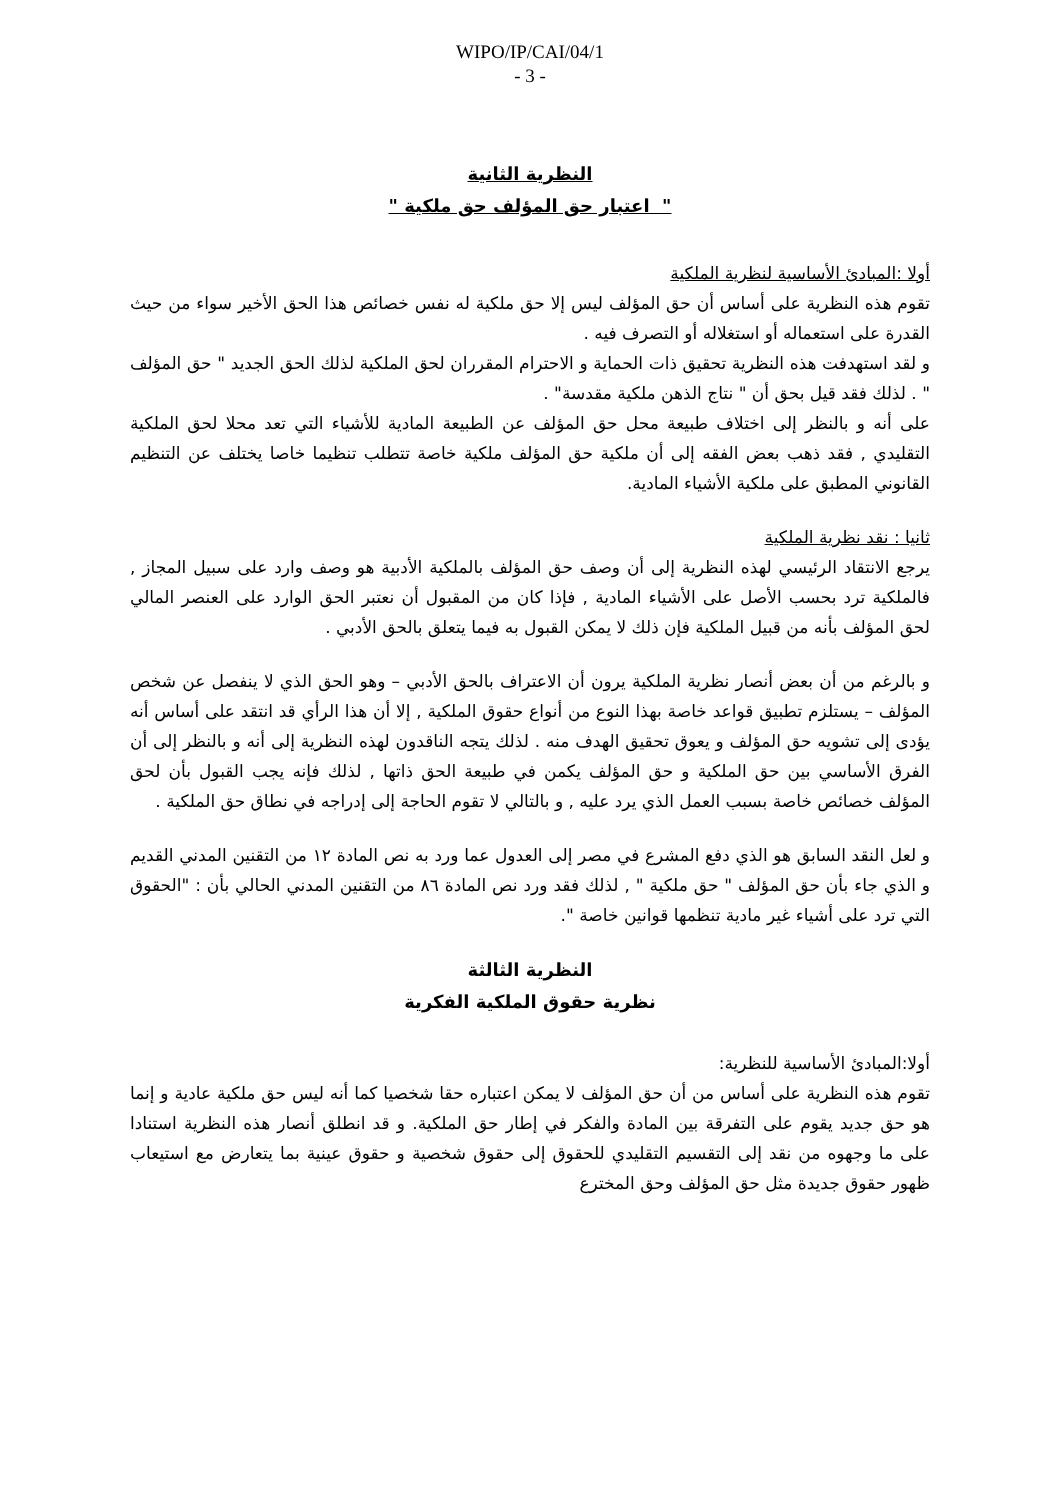WIPO/IP/CAI/04/1
- 3 -
النظرية الثانية
" اعتبار حق المؤلف حق ملكية "
أولا :المبادئ الأساسية لنظرية الملكية
تقوم هذه النظرية على أساس أن حق المؤلف ليس إلا حق ملكية له نفس خصائص هذا الحق الأخير سواء من حيث القدرة على استعماله أو استغلاله أو التصرف فيه .
و لقد استهدفت هذه النظرية تحقيق ذات الحماية و الاحترام المقرران لحق الملكية لذلك الحق الجديد " حق المؤلف " . لذلك فقد قيل بحق أن " نتاج الذهن ملكية مقدسة" .
على أنه و بالنظر إلى اختلاف طبيعة محل حق المؤلف عن الطبيعة المادية للأشياء التي تعد محلا لحق الملكية التقليدي , فقد ذهب بعض الفقه إلى أن ملكية حق المؤلف ملكية خاصة تتطلب تنظيما خاصا يختلف عن التنظيم القانوني المطبق على ملكية الأشياء المادية.
ثانيا : نقد نظرية الملكية
يرجع الانتقاد الرئيسي لهذه النظرية إلى أن وصف حق المؤلف بالملكية الأدبية هو وصف وارد على سبيل المجاز , فالملكية ترد بحسب الأصل على الأشياء المادية , فإذا كان من المقبول أن نعتبر الحق الوارد على العنصر المالي لحق المؤلف بأنه من قبيل الملكية فإن ذلك لا يمكن القبول به فيما يتعلق بالحق الأدبي .
و بالرغم من أن بعض أنصار نظرية الملكية يرون أن الاعتراف بالحق الأدبي – وهو الحق الذي لا ينفصل عن شخص المؤلف – يستلزم تطبيق قواعد خاصة بهذا النوع من أنواع حقوق الملكية , إلا أن هذا الرأي قد انتقد على أساس أنه يؤدى إلى تشويه حق المؤلف و يعوق تحقيق الهدف منه . لذلك يتجه الناقدون لهذه النظرية إلى أنه و بالنظر إلى أن الفرق الأساسي بين حق الملكية و حق المؤلف يكمن في طبيعة الحق ذاتها , لذلك فإنه يجب القبول بأن لحق المؤلف خصائص خاصة بسبب العمل الذي يرد عليه , و بالتالي لا تقوم الحاجة إلى إدراجه في نطاق حق الملكية .
و لعل النقد السابق هو الذي دفع المشرع في مصر إلى العدول عما ورد به نص المادة ١٢ من التقنين المدني القديم و الذي جاء بأن حق المؤلف " حق ملكية " , لذلك فقد ورد نص المادة ٨٦ من التقنين المدني الحالي بأن : "الحقوق التي ترد على أشياء غير مادية تنظمها قوانين خاصة ".
النظرية الثالثة
نظرية حقوق الملكية الفكرية
أولا:المبادئ الأساسية للنظرية:
تقوم هذه النظرية على أساس من أن حق المؤلف لا يمكن اعتباره حقا شخصيا كما أنه ليس حق ملكية عادية و إنما هو حق جديد يقوم على التفرقة بين المادة والفكر في إطار حق الملكية. و قد انطلق أنصار هذه النظرية استنادا على ما وجهوه من نقد إلى التقسيم التقليدي للحقوق إلى حقوق شخصية و حقوق عينية بما يتعارض مع استيعاب ظهور حقوق جديدة مثل حق المؤلف وحق المخترع